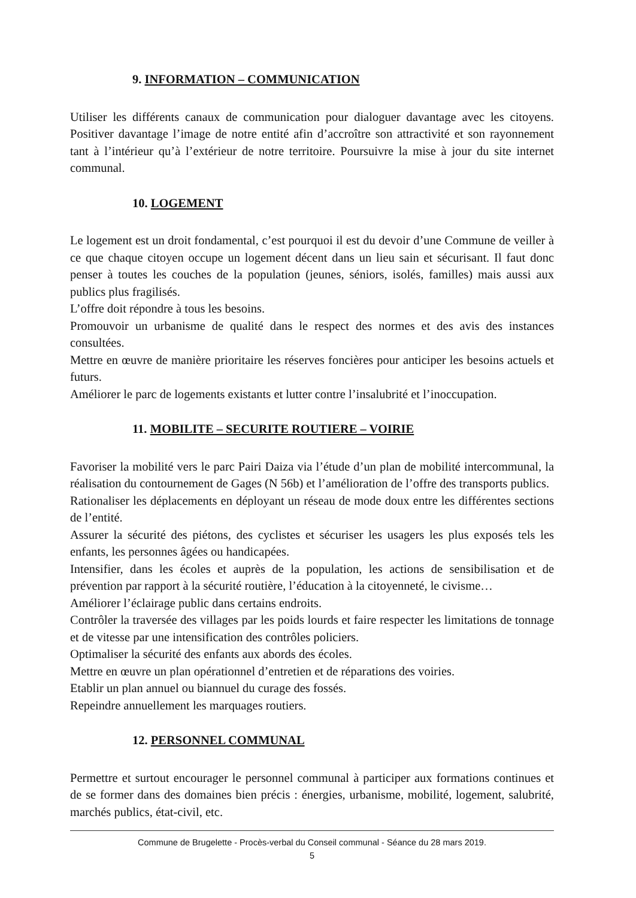9. INFORMATION – COMMUNICATION
Utiliser les différents canaux de communication pour dialoguer davantage avec les citoyens. Positiver davantage l’image de notre entité afin d’accroître son attractivité et son rayonnement tant à l’intérieur qu’à l’extérieur de notre territoire. Poursuivre la mise à jour du site internet communal.
10. LOGEMENT
Le logement est un droit fondamental, c’est pourquoi il est du devoir d’une Commune de veiller à ce que chaque citoyen occupe un logement décent dans un lieu sain et sécurisant. Il faut donc penser à toutes les couches de la population (jeunes, séniors, isolés, familles) mais aussi aux publics plus fragilisés.
L’offre doit répondre à tous les besoins.
Promouvoir un urbanisme de qualité dans le respect des normes et des avis des instances consultées.
Mettre en œuvre de manière prioritaire les réserves foncières pour anticiper les besoins actuels et futurs.
Améliorer le parc de logements existants et lutter contre l’insalubrité et l’inoccupation.
11. MOBILITE – SECURITE ROUTIERE – VOIRIE
Favoriser la mobilité vers le parc Pairi Daiza via l’étude d’un plan de mobilité intercommunal, la réalisation du contournement de Gages (N 56b) et l’amélioration de l’offre des transports publics.
Rationaliser les déplacements en déployant un réseau de mode doux entre les différentes sections de l’entité.
Assurer la sécurité des piétons, des cyclistes et sécuriser les usagers les plus exposés tels les enfants, les personnes âgées ou handicapées.
Intensifier, dans les écoles et auprès de la population, les actions de sensibilisation et de prévention par rapport à la sécurité routière, l’éducation à la citoyenneté, le civisme…
Améliorer l’éclairage public dans certains endroits.
Contrôler la traversée des villages par les poids lourds et faire respecter les limitations de tonnage et de vitesse par une intensification des contrôles policiers.
Optimaliser la sécurité des enfants aux abords des écoles.
Mettre en œuvre un plan opérationnel d’entretien et de réparations des voiries.
Etablir un plan annuel ou biannuel du curage des fossés.
Repeindre annuellement les marquages routiers.
12. PERSONNEL COMMUNAL
Permettre et surtout encourager le personnel communal à participer aux formations continues et de se former dans des domaines bien précis : énergies, urbanisme, mobilité, logement, salubrité, marchés publics, état-civil, etc.
Commune de Brugelette - Procès-verbal du Conseil communal - Séance du 28 mars 2019.
5